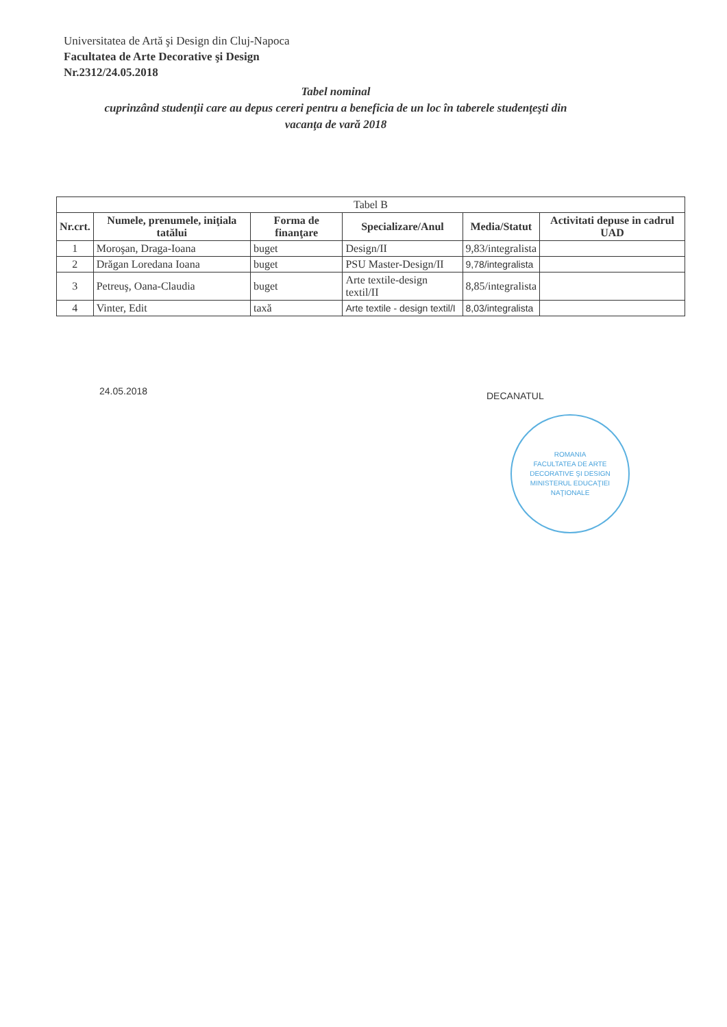Universitatea de Artă şi Design din Cluj-Napoca
Facultatea de Arte Decorative şi Design
Nr.2312/24.05.2018
Tabel nominal
cuprinzând studenţii care au depus cereri pentru a beneficia de un loc în taberele studenţeşti din vacanţa de vară 2018
| Tabel B | | | | | |
| Nr.crt. | Numele, prenumele, iniţiala tatălui | Forma de finanţare | Specializare/Anul | Media/Statut | Activitati depuse in cadrul UAD |
| 1 | Moroşan, Draga-Ioana | buget | Design/II | 9,83/integralista | |
| 2 | Drăgan Loredana Ioana | buget | PSU Master-Design/II | 9,78/integralista | |
| 3 | Petreuş, Oana-Claudia | buget | Arte textile-design textil/II | 8,85/integralista | |
| 4 | Vinter, Edit | taxă | Arte textile - design textil/I | 8,03/integralista | |
24.05.2018 DECANATUL
ROMANIA
FACULTATEA DE ARTE DECORATIVE ŞI DESIGN
MINISTERUL EDUCAŢIEI NAŢIONALE